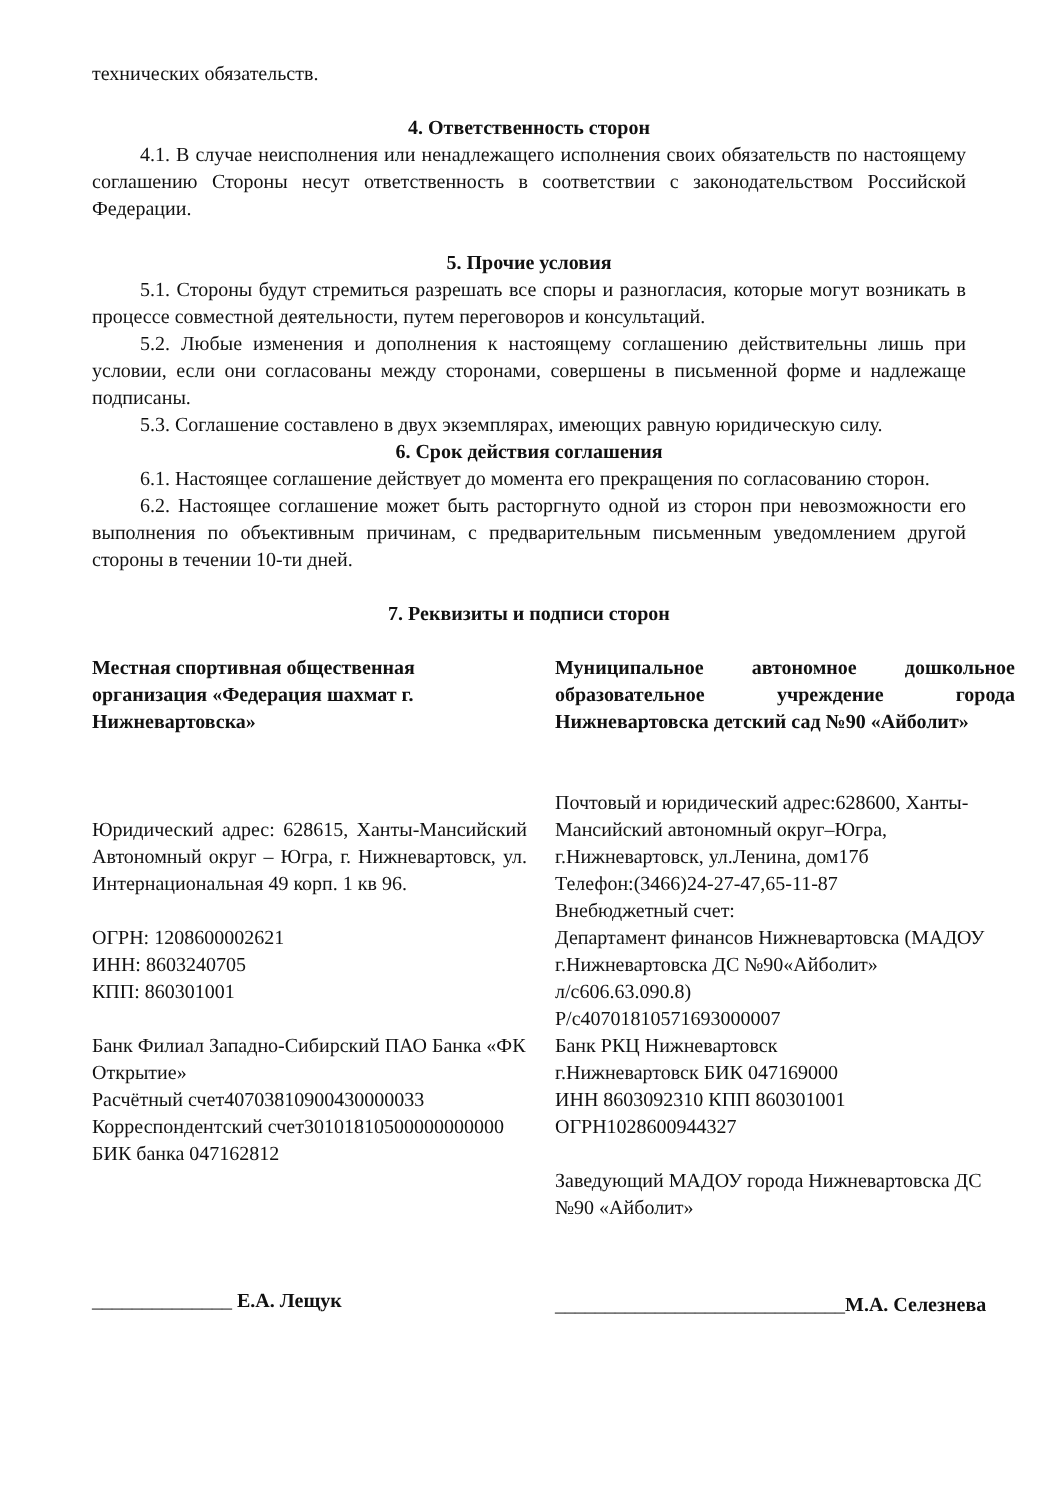технических обязательств.
4. Ответственность сторон
4.1. В случае неисполнения или ненадлежащего исполнения своих обязательств по настоящему соглашению Стороны несут ответственность в соответствии с законодательством Российской Федерации.
5. Прочие условия
5.1. Стороны будут стремиться разрешать все споры и разногласия, которые могут возникать в процессе совместной деятельности, путем переговоров и консультаций.
5.2. Любые изменения и дополнения к настоящему соглашению действительны лишь при условии, если они согласованы между сторонами, совершены в письменной форме и надлежаще подписаны.
5.3. Соглашение составлено в двух экземплярах, имеющих равную юридическую силу.
6. Срок действия соглашения
6.1. Настоящее соглашение действует до момента его прекращения по согласованию сторон.
6.2. Настоящее соглашение может быть расторгнуто одной из сторон при невозможности его выполнения по объективным причинам, с предварительным письменным уведомлением другой стороны в течении 10-ти дней.
7. Реквизиты и подписи сторон
Местная спортивная общественная организация «Федерация шахмат г. Нижневартовска»
Юридический адрес: 628615, Ханты-Мансийский Автономный округ – Югра, г. Нижневартовск, ул. Интернациональная 49 корп. 1 кв 96.
ОГРН: 1208600002621
ИНН: 8603240705
КПП: 860301001
Банк Филиал Западно-Сибирский ПАО Банка «ФК Открытие»
Расчётный счет40703810900430000033
Корреспондентский счет30101810500000000000
БИК банка 047162812
______________ Е.А. Лещук
Муниципальное автономное дошкольное образовательное учреждение города Нижневартовска детский сад №90 «Айболит»
Почтовый и юридический адрес:628600, Ханты-Мансийский автономный округ–Югра, г.Нижневартовск, ул.Ленина, дом17б
Телефон:(3466)24-27-47,65-11-87
Внебюджетный счет:
Департамент финансов Нижневартовска (МАДОУ г.Нижневартовска ДС №90«Айболит»
л/с606.63.090.8)
Р/с40701810571693000007
Банк РКЦ Нижневартовск
г.Нижневартовск БИК 047169000
ИНН 8603092310 КПП 860301001
ОГРН1028600944327
Заведующий МАДОУ города Нижневартовска ДС №90 «Айболит»
_____________________________М.А. Селезнева